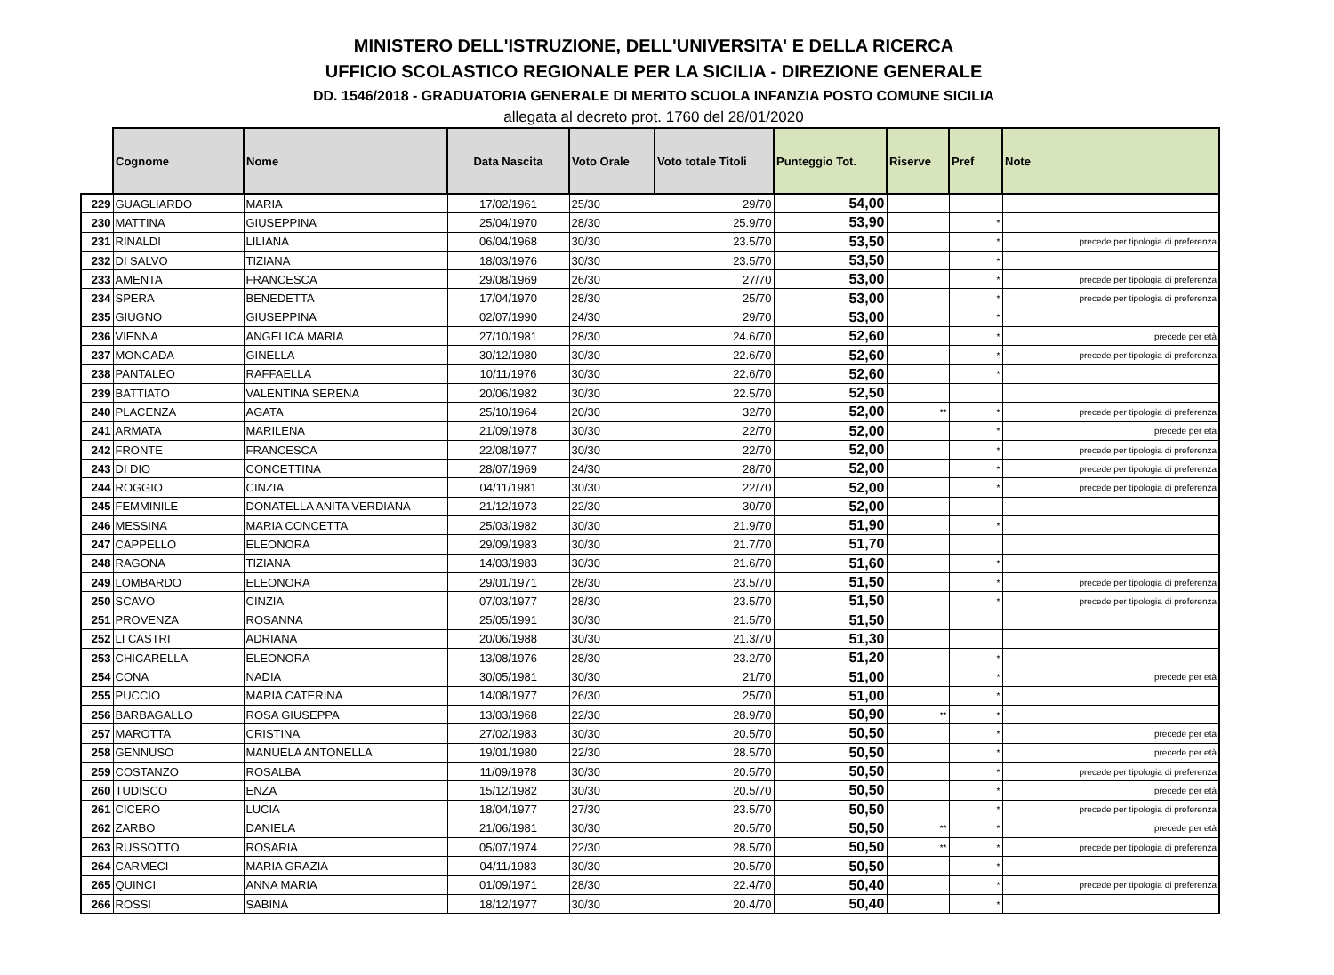MINISTERO DELL'ISTRUZIONE, DELL'UNIVERSITA' E DELLA RICERCA
UFFICIO SCOLASTICO REGIONALE PER LA SICILIA - DIREZIONE GENERALE
DD. 1546/2018 - GRADUATORIA GENERALE DI MERITO SCUOLA INFANZIA POSTO COMUNE SICILIA
allegata al decreto prot. 1760 del 28/01/2020
| | Cognome | Nome | Data Nascita | Voto Orale | Voto totale Titoli | Punteggio Tot. | Riserve | Pref | Note |
| --- | --- | --- | --- | --- | --- | --- | --- | --- | --- |
| 229 | GUAGLIARDO | MARIA | 17/02/1961 | 25/30 | 29/70 | 54,00 | | | |
| 230 | MATTINA | GIUSEPPINA | 25/04/1970 | 28/30 | 25.9/70 | 53,90 | | * | |
| 231 | RINALDI | LILIANA | 06/04/1968 | 30/30 | 23.5/70 | 53,50 | | * | precede per tipologia di preferenza |
| 232 | DI SALVO | TIZIANA | 18/03/1976 | 30/30 | 23.5/70 | 53,50 | | * | |
| 233 | AMENTA | FRANCESCA | 29/08/1969 | 26/30 | 27/70 | 53,00 | | * | precede per tipologia di preferenza |
| 234 | SPERA | BENEDETTA | 17/04/1970 | 28/30 | 25/70 | 53,00 | | * | precede per tipologia di preferenza |
| 235 | GIUGNO | GIUSEPPINA | 02/07/1990 | 24/30 | 29/70 | 53,00 | | * | |
| 236 | VIENNA | ANGELICA MARIA | 27/10/1981 | 28/30 | 24.6/70 | 52,60 | | * | precede per età |
| 237 | MONCADA | GINELLA | 30/12/1980 | 30/30 | 22.6/70 | 52,60 | | * | precede per tipologia di preferenza |
| 238 | PANTALEO | RAFFAELLA | 10/11/1976 | 30/30 | 22.6/70 | 52,60 | | * | |
| 239 | BATTIATO | VALENTINA SERENA | 20/06/1982 | 30/30 | 22.5/70 | 52,50 | | | |
| 240 | PLACENZA | AGATA | 25/10/1964 | 20/30 | 32/70 | 52,00 | ** | * | precede per tipologia di preferenza |
| 241 | ARMATA | MARILENA | 21/09/1978 | 30/30 | 22/70 | 52,00 | | * | precede per età |
| 242 | FRONTE | FRANCESCA | 22/08/1977 | 30/30 | 22/70 | 52,00 | | * | precede per tipologia di preferenza |
| 243 | DI DIO | CONCETTINA | 28/07/1969 | 24/30 | 28/70 | 52,00 | | * | precede per tipologia di preferenza |
| 244 | ROGGIO | CINZIA | 04/11/1981 | 30/30 | 22/70 | 52,00 | | * | precede per tipologia di preferenza |
| 245 | FEMMINILE | DONATELLA ANITA VERDIANA | 21/12/1973 | 22/30 | 30/70 | 52,00 | | | |
| 246 | MESSINA | MARIA CONCETTA | 25/03/1982 | 30/30 | 21.9/70 | 51,90 | | * | |
| 247 | CAPPELLO | ELEONORA | 29/09/1983 | 30/30 | 21.7/70 | 51,70 | | | |
| 248 | RAGONA | TIZIANA | 14/03/1983 | 30/30 | 21.6/70 | 51,60 | | * | |
| 249 | LOMBARDO | ELEONORA | 29/01/1971 | 28/30 | 23.5/70 | 51,50 | | * | precede per tipologia di preferenza |
| 250 | SCAVO | CINZIA | 07/03/1977 | 28/30 | 23.5/70 | 51,50 | | * | precede per tipologia di preferenza |
| 251 | PROVENZA | ROSANNA | 25/05/1991 | 30/30 | 21.5/70 | 51,50 | | | |
| 252 | LI CASTRI | ADRIANA | 20/06/1988 | 30/30 | 21.3/70 | 51,30 | | | |
| 253 | CHICARELLA | ELEONORA | 13/08/1976 | 28/30 | 23.2/70 | 51,20 | | * | |
| 254 | CONA | NADIA | 30/05/1981 | 30/30 | 21/70 | 51,00 | | * | precede per età |
| 255 | PUCCIO | MARIA CATERINA | 14/08/1977 | 26/30 | 25/70 | 51,00 | | * | |
| 256 | BARBAGALLO | ROSA GIUSEPPA | 13/03/1968 | 22/30 | 28.9/70 | 50,90 | ** | * | |
| 257 | MAROTTA | CRISTINA | 27/02/1983 | 30/30 | 20.5/70 | 50,50 | | * | precede per età |
| 258 | GENNUSO | MANUELA ANTONELLA | 19/01/1980 | 22/30 | 28.5/70 | 50,50 | | * | precede per età |
| 259 | COSTANZO | ROSALBA | 11/09/1978 | 30/30 | 20.5/70 | 50,50 | | * | precede per tipologia di preferenza |
| 260 | TUDISCO | ENZA | 15/12/1982 | 30/30 | 20.5/70 | 50,50 | | * | precede per età |
| 261 | CICERO | LUCIA | 18/04/1977 | 27/30 | 23.5/70 | 50,50 | | * | precede per tipologia di preferenza |
| 262 | ZARBO | DANIELA | 21/06/1981 | 30/30 | 20.5/70 | 50,50 | ** | * | precede per età |
| 263 | RUSSOTTO | ROSARIA | 05/07/1974 | 22/30 | 28.5/70 | 50,50 | ** | * | precede per tipologia di preferenza |
| 264 | CARMECI | MARIA GRAZIA | 04/11/1983 | 30/30 | 20.5/70 | 50,50 | | * | |
| 265 | QUINCI | ANNA MARIA | 01/09/1971 | 28/30 | 22.4/70 | 50,40 | | * | precede per tipologia di preferenza |
| 266 | ROSSI | SABINA | 18/12/1977 | 30/30 | 20.4/70 | 50,40 | | * | |